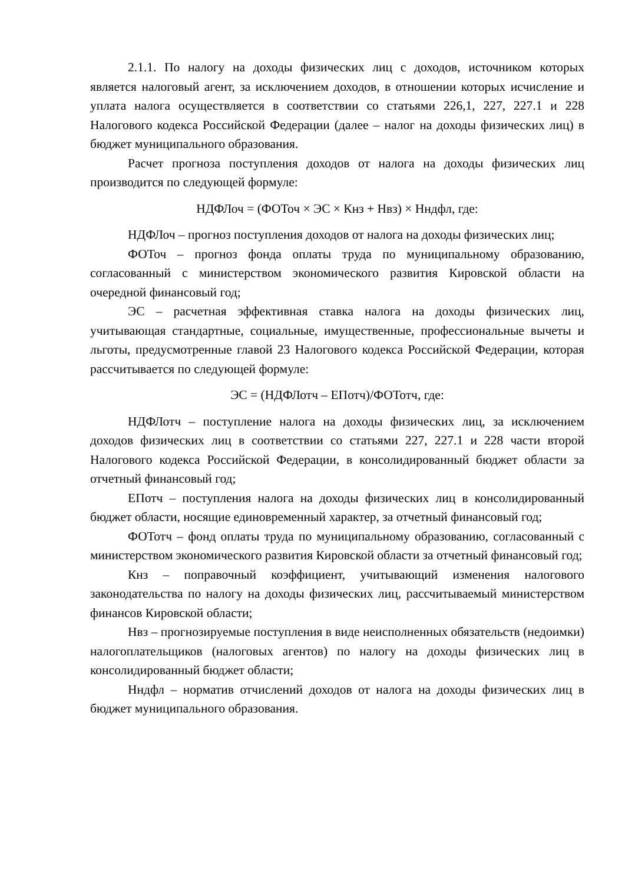2.1.1. По налогу на доходы физических лиц с доходов, источником которых является налоговый агент, за исключением доходов, в отношении которых исчисление и уплата налога осуществляется в соответствии со статьями 226,1, 227, 227.1 и 228 Налогового кодекса Российской Федерации (далее – налог на доходы физических лиц) в бюджет муниципального образования.
Расчет прогноза поступления доходов от налога на доходы физических лиц производится по следующей формуле:
НДФЛоч = (ФОТоч × ЭС × Кнз + Нвз) × Нндфл, где:
НДФЛоч – прогноз поступления доходов от налога на доходы физических лиц;
ФОТоч – прогноз фонда оплаты труда по муниципальному образованию, согласованный с министерством экономического развития Кировской области на очередной финансовый год;
ЭС – расчетная эффективная ставка налога на доходы физических лиц, учитывающая стандартные, социальные, имущественные, профессиональные вычеты и льготы, предусмотренные главой 23 Налогового кодекса Российской Федерации, которая рассчитывается по следующей формуле:
ЭС = (НДФЛотч – ЕПотч)/ФОТотч, где:
НДФЛотч – поступление налога на доходы физических лиц, за исключением доходов физических лиц в соответствии со статьями 227, 227.1 и 228 части второй Налогового кодекса Российской Федерации, в консолидированный бюджет области за отчетный финансовый год;
ЕПотч – поступления налога на доходы физических лиц в консолидированный бюджет области, носящие единовременный характер, за отчетный финансовый год;
ФОТотч – фонд оплаты труда по муниципальному образованию, согласованный с министерством экономического развития Кировской области за отчетный финансовый год;
Кнз – поправочный коэффициент, учитывающий изменения налогового законодательства по налогу на доходы физических лиц, рассчитываемый министерством финансов Кировской области;
Нвз – прогнозируемые поступления в виде неисполненных обязательств (недоимки) налогоплательщиков (налоговых агентов) по налогу на доходы физических лиц в консолидированный бюджет области;
Нндфл – норматив отчислений доходов от налога на доходы физических лиц в бюджет муниципального образования.